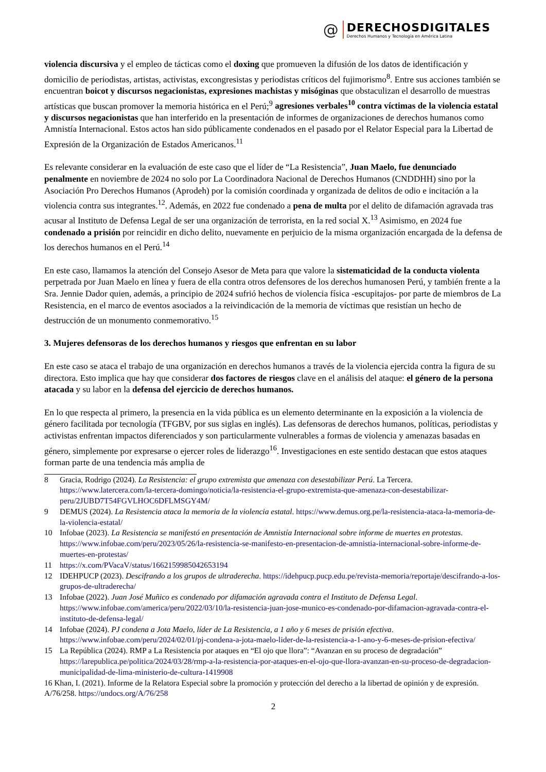@
DERECHOSDIGITALES
Derechos Humanos y Tecnología en América Latina
violencia discursiva y el empleo de tácticas como el doxing que promueven la difusión de los datos de identificación y domicilio de periodistas, artistas, activistas, excongresistas y periodistas críticos del fujimorismo<sup>8</sup>. Entre sus acciones también se encuentran boicot y discursos negacionistas, expresiones machistas y misóginas que obstaculizan el desarrollo de muestras artísticas que buscan promover la memoria histórica en el Perú;<sup>9</sup> agresiones verbales<sup>10</sup> contra víctimas de la violencia estatal y discursos negacionistas que han interferido en la presentación de informes de organizaciones de derechos humanos como Amnistía Internacional. Estos actos han sido públicamente condenados en el pasado por el Relator Especial para la Libertad de Expresión de la Organización de Estados Americanos.<sup>11</sup>
Es relevante considerar en la evaluación de este caso que el líder de “La Resistencia”, Juan Maelo, fue denunciado penalmente en noviembre de 2024 no solo por La Coordinadora Nacional de Derechos Humanos (CNDDHH) sino por la Asociación Pro Derechos Humanos (Aprodeh) por la comisión coordinada y organizada de delitos de odio e incitación a la violencia contra sus integrantes.<sup>12</sup>. Además, en 2022 fue condenado a pena de multa por el delito de difamación agravada tras acusar al Instituto de Defensa Legal de ser una organización de terrorista, en la red social X.<sup>13</sup> Asimismo, en 2024 fue condenado a prisión por reincidir en dicho delito, nuevamente en perjuicio de la misma organización encargada de la defensa de los derechos humanos en el Perú.<sup>14</sup>
En este caso, llamamos la atención del Consejo Asesor de Meta para que valore la sistematicidad de la conducta violenta perpetrada por Juan Maelo en línea y fuera de ella contra otros defensores de los derechos humanosen Perú, y también frente a la Sra. Jennie Dador quien, además, a principio de 2024 sufrió hechos de violencia física -escupitajos- por parte de miembros de La Resistencia, en el marco de eventos asociados a la reivindicación de la memoria de víctimas que resistían un hecho de destrucción de un monumento conmemorativo.<sup>15</sup>
3. Mujeres defensoras de los derechos humanos y riesgos que enfrentan en su labor
En este caso se ataca el trabajo de una organización en derechos humanos a través de la violencia ejercida contra la figura de su directora. Esto implica que hay que considerar dos factores de riesgos clave en el análisis del ataque: el género de la persona atacada y su labor en la defensa del ejercicio de derechos humanos.
En lo que respecta al primero, la presencia en la vida pública es un elemento determinante en la exposición a la violencia de género facilitada por tecnología (TFGBV, por sus siglas en inglés). Las defensoras de derechos humanos, políticas, periodistas y activistas enfrentan impactos diferenciados y son particularmente vulnerables a formas de violencia y amenazas basadas en género, simplemente por expresarse o ejercer roles de liderazgo<sup>16</sup>. Investigaciones en este sentido destacan que estos ataques forman parte de una tendencia más amplia de
8 Gracia, Rodrigo (2024). La Resistencia: el grupo extremista que amenaza con desestabilizar Perú. La Tercera. https://www.latercera.com/la-tercera-domingo/noticia/la-resistencia-el-grupo-extremista-que-amenaza-con-desestabilizar-peru/2JUBD7T54FGVLHOC6DFLMSGY4M/
9 DEMUS (2024). La Resistencia ataca la memoria de la violencia estatal. https://www.demus.org.pe/la-resistencia-ataca-la-memoria-de-la-violencia-estatal/
10 Infobae (2023). La Resistencia se manifestó en presentación de Amnistía Internacional sobre informe de muertes en protestas. https://www.infobae.com/peru/2023/05/26/la-resistencia-se-manifesto-en-presentacion-de-amnistia-internacional-sobre-informe-de-muertes-en-protestas/
11 https://x.com/PVacaV/status/1662159985042653194
12 IDEHPUCP (2023). Descifrando a los grupos de ultraderecha. https://idehpucp.pucp.edu.pe/revista-memoria/reportaje/descifrando-a-los-grupos-de-ultraderecha/
13 Infobae (2022). Juan José Muñico es condenado por difamación agravada contra el Instituto de Defensa Legal. https://www.infobae.com/america/peru/2022/03/10/la-resistencia-juan-jose-munico-es-condenado-por-difamacion-agravada-contra-el-instituto-de-defensa-legal/
14 Infobae (2024). PJ condena a Jota Maelo, líder de La Resistencia, a 1 año y 6 meses de prisión efectiva. https://www.infobae.com/peru/2024/02/01/pj-condena-a-jota-maelo-lider-de-la-resistencia-a-1-ano-y-6-meses-de-prision-efectiva/
15 La República (2024). RMP a La Resistencia por ataques en “El ojo que llora”: “Avanzan en su proceso de degradación” https://larepublica.pe/politica/2024/03/28/rmp-a-la-resistencia-por-ataques-en-el-ojo-que-llora-avanzan-en-su-proceso-de-degradacion-municipalidad-de-lima-ministerio-de-cultura-1419908
16 Khan, I. (2021). Informe de la Relatora Especial sobre la promoción y protección del derecho a la libertad de opinión y de expresión. A/76/258. https://undocs.org/A/76/258
2